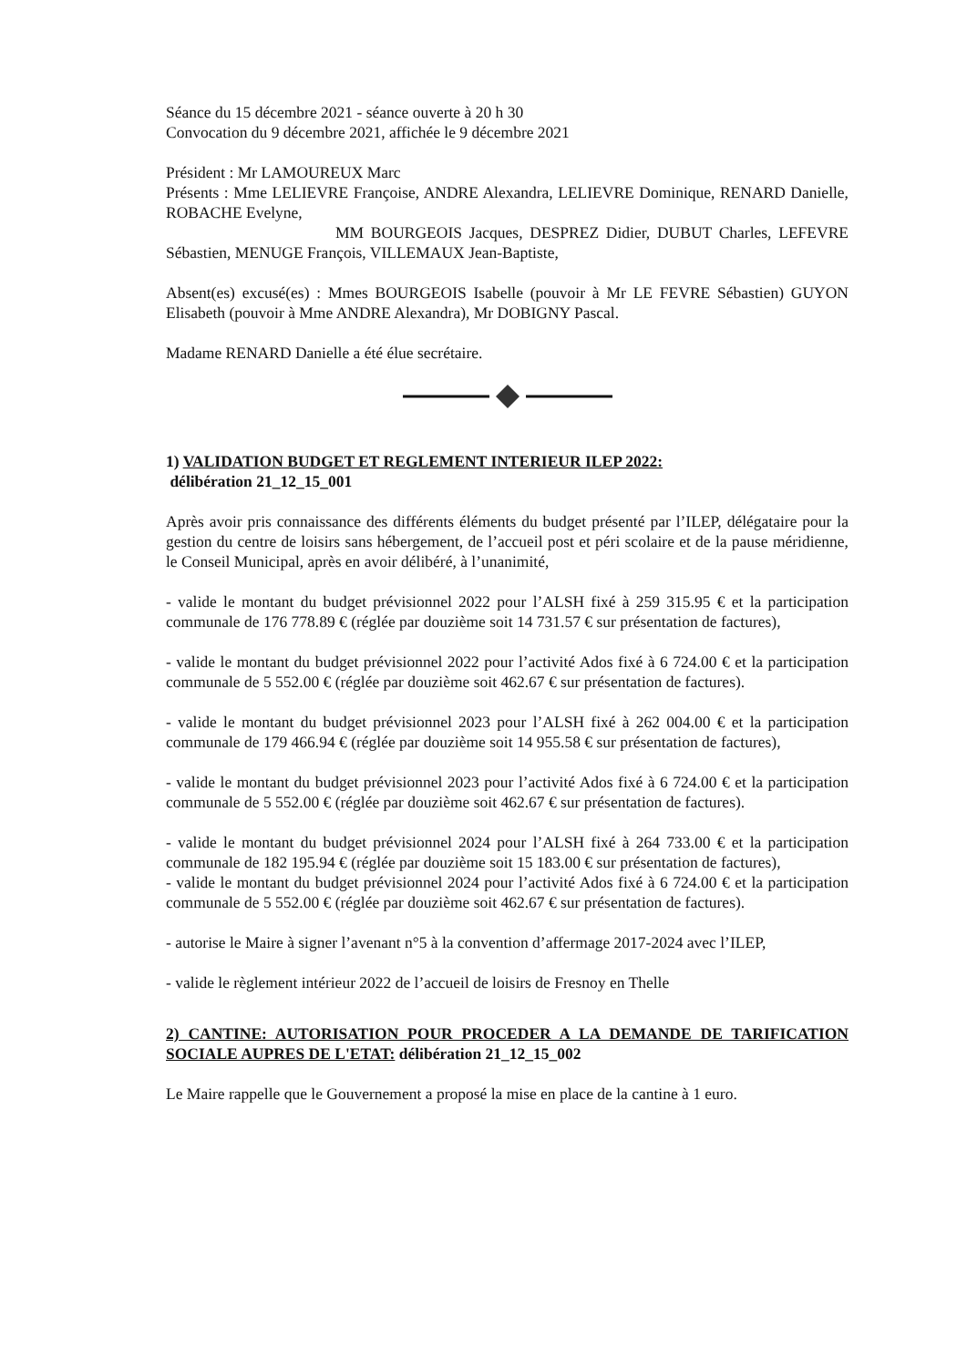Séance du 15 décembre 2021 - séance ouverte à 20 h 30
Convocation du 9 décembre 2021, affichée le 9 décembre 2021
Président : Mr LAMOUREUX Marc
Présents : Mme LELIEVRE Françoise, ANDRE Alexandra, LELIEVRE Dominique, RENARD Danielle, ROBACHE Evelyne,
MM BOURGEOIS Jacques, DESPREZ Didier, DUBUT Charles, LEFEVRE Sébastien, MENUGE François, VILLEMAUX Jean-Baptiste,
Absent(es) excusé(es) : Mmes BOURGEOIS Isabelle (pouvoir à Mr LE FEVRE Sébastien) GUYON Elisabeth (pouvoir à Mme ANDRE Alexandra), Mr DOBIGNY Pascal.
Madame RENARD Danielle a été élue secrétaire.
1) VALIDATION BUDGET ET REGLEMENT INTERIEUR ILEP 2022:
délibération 21_12_15_001
Après avoir pris connaissance des différents éléments du budget présenté par l’ILEP, délégataire pour la gestion du centre de loisirs sans hébergement, de l’accueil post et péri scolaire et de la pause méridienne, le Conseil Municipal, après en avoir délibéré, à l’unanimité,
- valide le montant du budget prévisionnel 2022 pour l’ALSH fixé à 259 315.95 € et la participation communale de 176 778.89 € (réglée par douzième soit 14 731.57 € sur présentation de factures),
- valide le montant du budget prévisionnel 2022 pour l’activité Ados fixé à 6 724.00 € et la participation communale de 5 552.00 € (réglée par douzième soit 462.67 € sur présentation de factures).
- valide le montant du budget prévisionnel 2023 pour l’ALSH fixé à 262 004.00 € et la participation communale de 179 466.94 € (réglée par douzième soit 14 955.58 € sur présentation de factures),
- valide le montant du budget prévisionnel 2023 pour l’activité Ados fixé à 6 724.00 € et la participation communale de 5 552.00 € (réglée par douzième soit 462.67 € sur présentation de factures).
- valide le montant du budget prévisionnel 2024 pour l’ALSH fixé à 264 733.00 € et la participation communale de 182 195.94 € (réglée par douzième soit 15 183.00 € sur présentation de factures),
- valide le montant du budget prévisionnel 2024 pour l’activité Ados fixé à 6 724.00 € et la participation communale de 5 552.00 € (réglée par douzième soit 462.67 € sur présentation de factures).
- autorise le Maire à signer l’avenant n°5 à la convention d’affermage 2017-2024 avec l’ILEP,
- valide le règlement intérieur 2022 de l’accueil de loisirs de Fresnoy en Thelle
2) CANTINE: AUTORISATION POUR PROCEDER A LA DEMANDE DE TARIFICATION SOCIALE AUPRES DE L'ETAT: délibération 21_12_15_002
Le Maire rappelle que le Gouvernement a proposé la mise en place de la cantine à 1 euro.